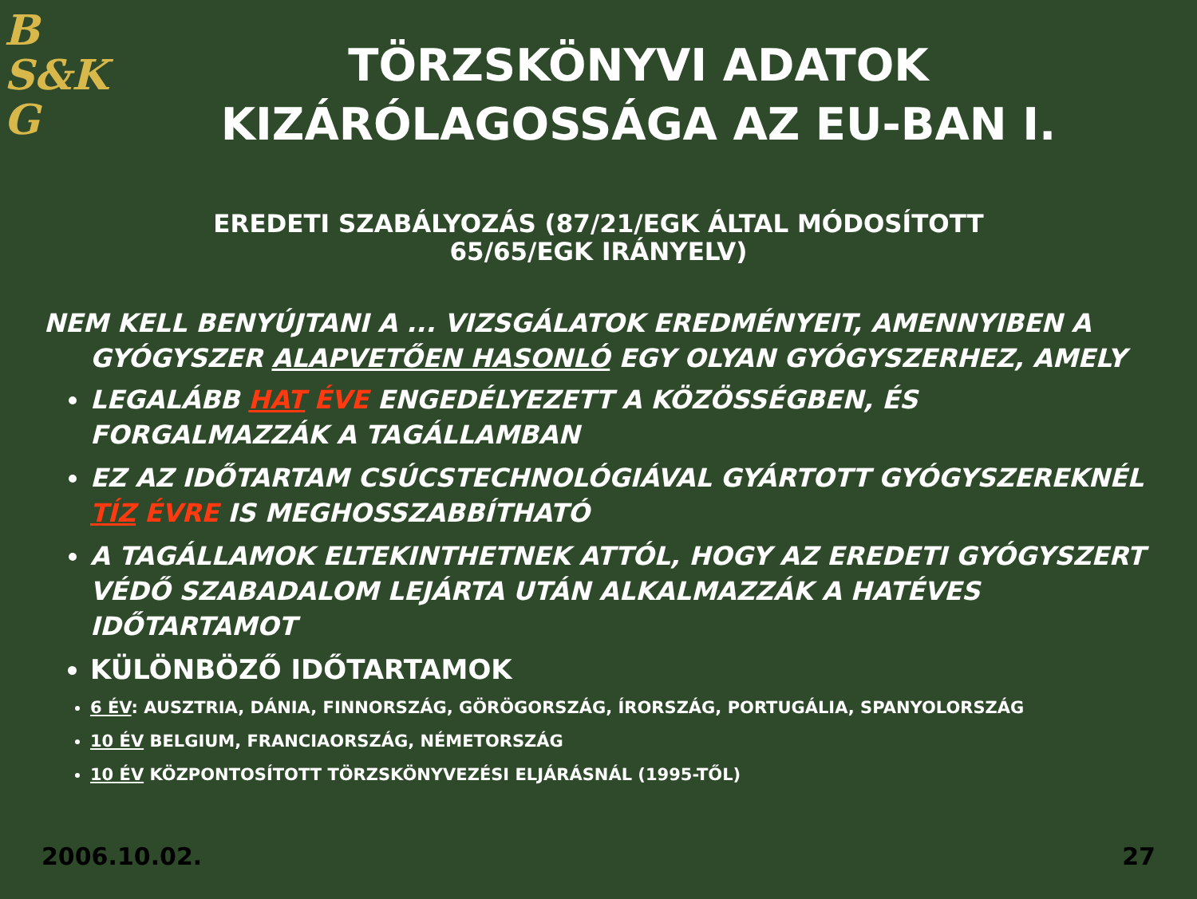B
S&K
G
TÖRZSKÖNYVI ADATOK KIZÁRÓLAGOSSÁGA AZ EU-BAN I.
EREDETI SZABÁLYOZÁS (87/21/EGK ÁLTAL MÓDOSÍTOTT
65/65/EGK IRÁNYELV)
NEM KELL BENYÚJTANI A ... VIZSGÁLATOK EREDMÉNYEIT, AMENNYIBEN A GYÓGYSZER ALAPVETŐEN HASONLÓ EGY OLYAN GYÓGYSZERHEZ, AMELY
LEGALÁBB HAT ÉVE ENGEDÉLYEZETT A KÖZÖSSÉGBEN, ÉS FORGALMAZZÁK A TAGÁLLAMBAN
EZ AZ IDŐTARTAM CSÚCSTECHNOLÓGIÁVAL GYÁRTOTT GYÓGYSZEREKNÉL TÍZ ÉVRE IS MEGHOSSZABBÍTHATÓ
A TAGÁLLAMOK ELTEKINTHETNEK ATTÓL, HOGY AZ EREDETI GYÓGYSZERT VÉDŐ SZABADALOM LEJÁRTA UTÁN ALKALMAZZÁK A HATÉVES IDŐTARTAMOT
KÜLÖNBÖZŐ IDŐTARTAMOK
6 ÉV: AUSZTRIA, DÁNIA, FINNORSZÁG, GÖRÖGORSZÁG, ÍRORSZÁG, PORTUGÁLIA, SPANYOLORSZÁG
10 ÉV BELGIUM, FRANCIAORSZÁG, NÉMETORSZÁG
10 ÉV KÖZPONTOSÍTOTT TÖRZSKÖNYVEZÉSI ELJÁRÁSNÁL (1995-TŐL)
2006.10.02. 27